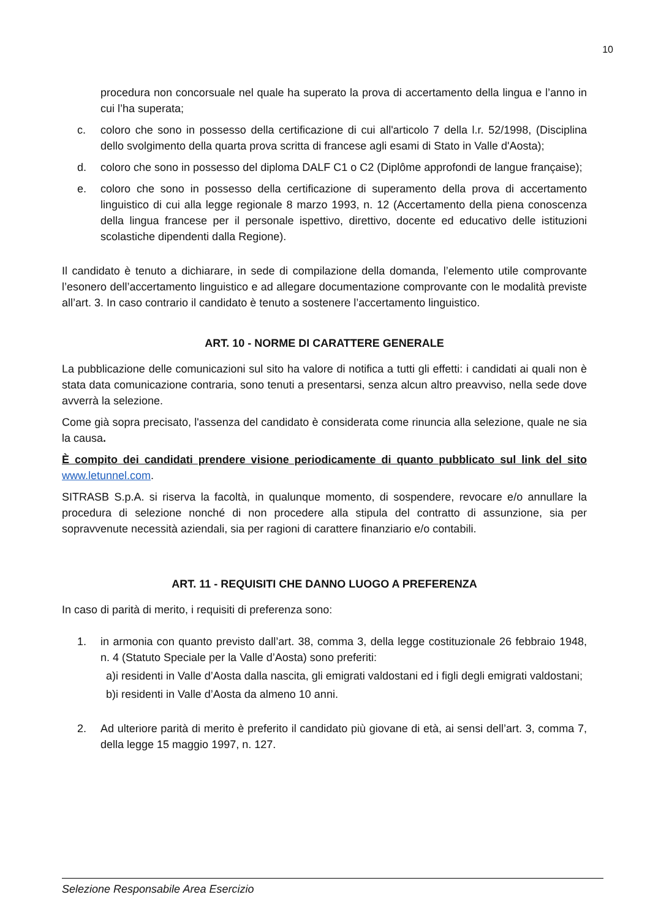10
procedura non concorsuale nel quale ha superato la prova di accertamento della lingua e l’anno in cui l’ha superata;
c. coloro che sono in possesso della certificazione di cui all'articolo 7 della l.r. 52/1998, (Disciplina dello svolgimento della quarta prova scritta di francese agli esami di Stato in Valle d'Aosta);
d. coloro che sono in possesso del diploma DALF C1 o C2 (Diplôme approfondi de langue française);
e. coloro che sono in possesso della certificazione di superamento della prova di accertamento linguistico di cui alla legge regionale 8 marzo 1993, n. 12 (Accertamento della piena conoscenza della lingua francese per il personale ispettivo, direttivo, docente ed educativo delle istituzioni scolastiche dipendenti dalla Regione).
Il candidato è tenuto a dichiarare, in sede di compilazione della domanda, l’elemento utile comprovante l’esonero dell’accertamento linguistico e ad allegare documentazione comprovante con le modalità previste all’art. 3. In caso contrario il candidato è tenuto a sostenere l’accertamento linguistico.
ART. 10 - NORME DI CARATTERE GENERALE
La pubblicazione delle comunicazioni sul sito ha valore di notifica a tutti gli effetti: i candidati ai quali non è stata data comunicazione contraria, sono tenuti a presentarsi, senza alcun altro preavviso, nella sede dove avverrà la selezione.
Come già sopra precisato, l'assenza del candidato è considerata come rinuncia alla selezione, quale ne sia la causa.
È compito dei candidati prendere visione periodicamente di quanto pubblicato sul link del sito www.letunnel.com.
SITRASB S.p.A. si riserva la facoltà, in qualunque momento, di sospendere, revocare e/o annullare la procedura di selezione nonché di non procedere alla stipula del contratto di assunzione, sia per sopravvenute necessità aziendali, sia per ragioni di carattere finanziario e/o contabili.
ART. 11 - REQUISITI CHE DANNO LUOGO A PREFERENZA
In caso di parità di merito, i requisiti di preferenza sono:
1. in armonia con quanto previsto dall’art. 38, comma 3, della legge costituzionale 26 febbraio 1948, n. 4 (Statuto Speciale per la Valle d’Aosta) sono preferiti:
a) i residenti in Valle d’Aosta dalla nascita, gli emigrati valdostani ed i figli degli emigrati valdostani;
b) i residenti in Valle d’Aosta da almeno 10 anni.
2. Ad ulteriore parità di merito è preferito il candidato più giovane di età, ai sensi dell’art. 3, comma 7, della legge 15 maggio 1997, n. 127.
Selezione Responsabile Area Esercizio